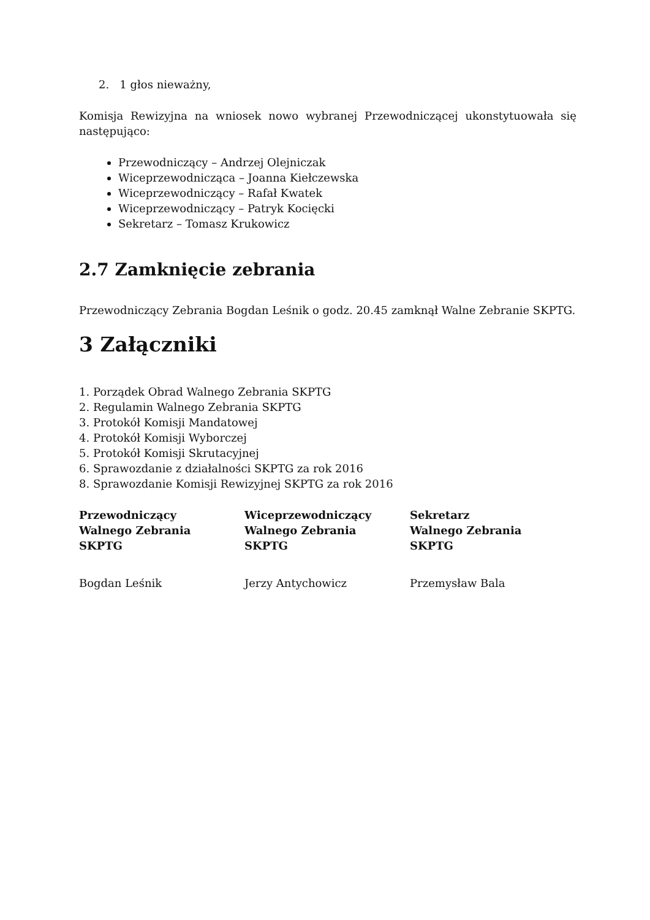2. 1 głos nieważny,
Komisja Rewizyjna na wniosek nowo wybranej Przewodniczącej ukonstytuowała się następująco:
Przewodniczący – Andrzej Olejniczak
Wiceprzewodnicząca – Joanna Kiełczewska
Wiceprzewodniczący – Rafał Kwatek
Wiceprzewodniczący – Patryk Kocięcki
Sekretarz – Tomasz Krukowicz
2.7 Zamknięcie zebrania
Przewodniczący Zebrania Bogdan Leśnik o godz. 20.45 zamknął Walne Zebranie SKPTG.
3 Załączniki
1. Porządek Obrad Walnego Zebrania SKPTG
2. Regulamin Walnego Zebrania SKPTG
3. Protokół Komisji Mandatowej
4. Protokół Komisji Wyborczej
5. Protokół Komisji Skrutacyjnej
6. Sprawozdanie z działalności SKPTG za rok 2016
8. Sprawozdanie Komisji Rewizyjnej SKPTG za rok 2016
Przewodniczący
Walnego Zebrania
SKPTG
Bogdan Leśnik
Wiceprzewodniczący
Walnego Zebrania
SKPTG
Jerzy Antychowicz
Sekretarz
Walnego Zebrania
SKPTG
Przemysław Bala